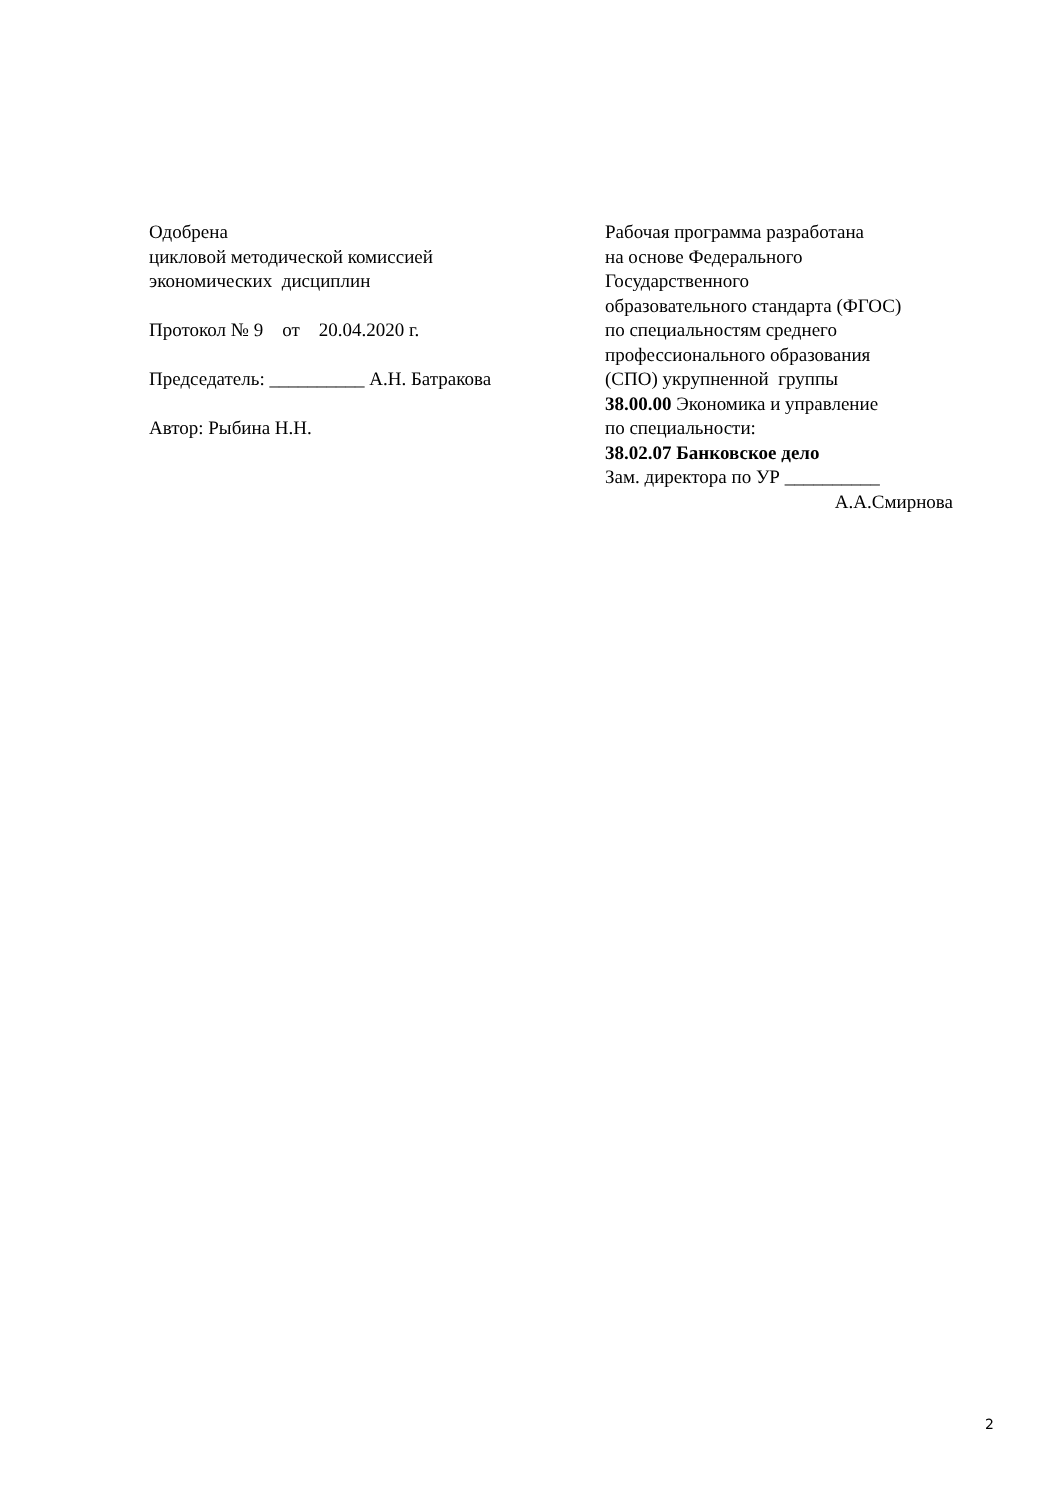Одобрена
цикловой методической комиссией
экономических дисциплин
Протокол № 9 от 20.04.2020 г.
Председатель: __________ А.Н. Батракова
Автор: Рыбина Н.Н.
Рабочая программа разработана
на основе Федерального
Государственного
образовательного стандарта (ФГОС)
по специальностям среднего
профессионального образования
(СПО) укрупненной группы
38.00.00 Экономика и управление
по специальности:
38.02.07 Банковское дело
Зам. директора по УР __________
А.А.Смирнова
2